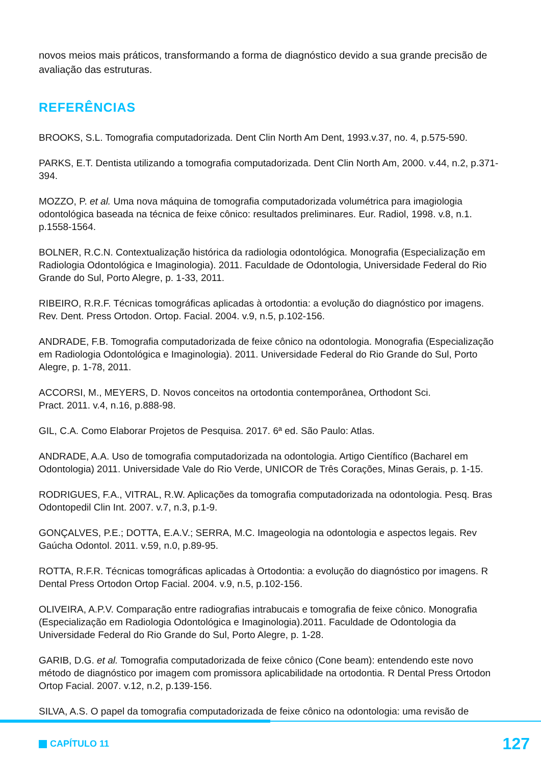novos meios mais práticos, transformando a forma de diagnóstico devido a sua grande precisão de avaliação das estruturas.
REFERÊNCIAS
BROOKS, S.L. Tomografia computadorizada. Dent Clin North Am Dent, 1993.v.37, no. 4, p.575-590.
PARKS, E.T. Dentista utilizando a tomografia computadorizada. Dent Clin North Am, 2000. v.44, n.2, p.371-394.
MOZZO, P. et al. Uma nova máquina de tomografia computadorizada volumétrica para imagiologia odontológica baseada na técnica de feixe cônico: resultados preliminares. Eur. Radiol, 1998. v.8, n.1. p.1558-1564.
BOLNER, R.C.N. Contextualização histórica da radiologia odontológica. Monografia (Especialização em Radiologia Odontológica e Imaginologia). 2011. Faculdade de Odontologia, Universidade Federal do Rio Grande do Sul, Porto Alegre, p. 1-33, 2011.
RIBEIRO, R.R.F. Técnicas tomográficas aplicadas à ortodontia: a evolução do diagnóstico por imagens. Rev. Dent. Press Ortodon. Ortop. Facial. 2004. v.9, n.5, p.102-156.
ANDRADE, F.B. Tomografia computadorizada de feixe cônico na odontologia. Monografia (Especialização em Radiologia Odontológica e Imaginologia). 2011. Universidade Federal do Rio Grande do Sul, Porto Alegre, p. 1-78, 2011.
ACCORSI, M., MEYERS, D. Novos conceitos na ortodontia contemporânea, Orthodont Sci.
Pract. 2011. v.4, n.16, p.888-98.
GIL, C.A. Como Elaborar Projetos de Pesquisa. 2017. 6ª ed. São Paulo: Atlas.
ANDRADE, A.A. Uso de tomografia computadorizada na odontologia. Artigo Científico (Bacharel em Odontologia) 2011. Universidade Vale do Rio Verde, UNICOR de Três Corações, Minas Gerais, p. 1-15.
RODRIGUES, F.A., VITRAL, R.W. Aplicações da tomografia computadorizada na odontologia. Pesq. Bras Odontopedil Clin Int. 2007. v.7, n.3, p.1-9.
GONÇALVES, P.E.; DOTTA, E.A.V.; SERRA, M.C. Imageologia na odontologia e aspectos legais. Rev Gaúcha Odontol. 2011. v.59, n.0, p.89-95.
ROTTA, R.F.R. Técnicas tomográficas aplicadas à Ortodontia: a evolução do diagnóstico por imagens. R Dental Press Ortodon Ortop Facial. 2004. v.9, n.5, p.102-156.
OLIVEIRA, A.P.V. Comparação entre radiografias intrabucais e tomografia de feixe cônico. Monografia (Especialização em Radiologia Odontológica e Imaginologia).2011. Faculdade de Odontologia da Universidade Federal do Rio Grande do Sul, Porto Alegre, p. 1-28.
GARIB, D.G. et al. Tomografia computadorizada de feixe cônico (Cone beam): entendendo este novo método de diagnóstico por imagem com promissora aplicabilidade na ortodontia. R Dental Press Ortodon Ortop Facial. 2007. v.12, n.2, p.139-156.
SILVA, A.S. O papel da tomografia computadorizada de feixe cônico na odontologia: uma revisão de
CAPÍTULO 11
127